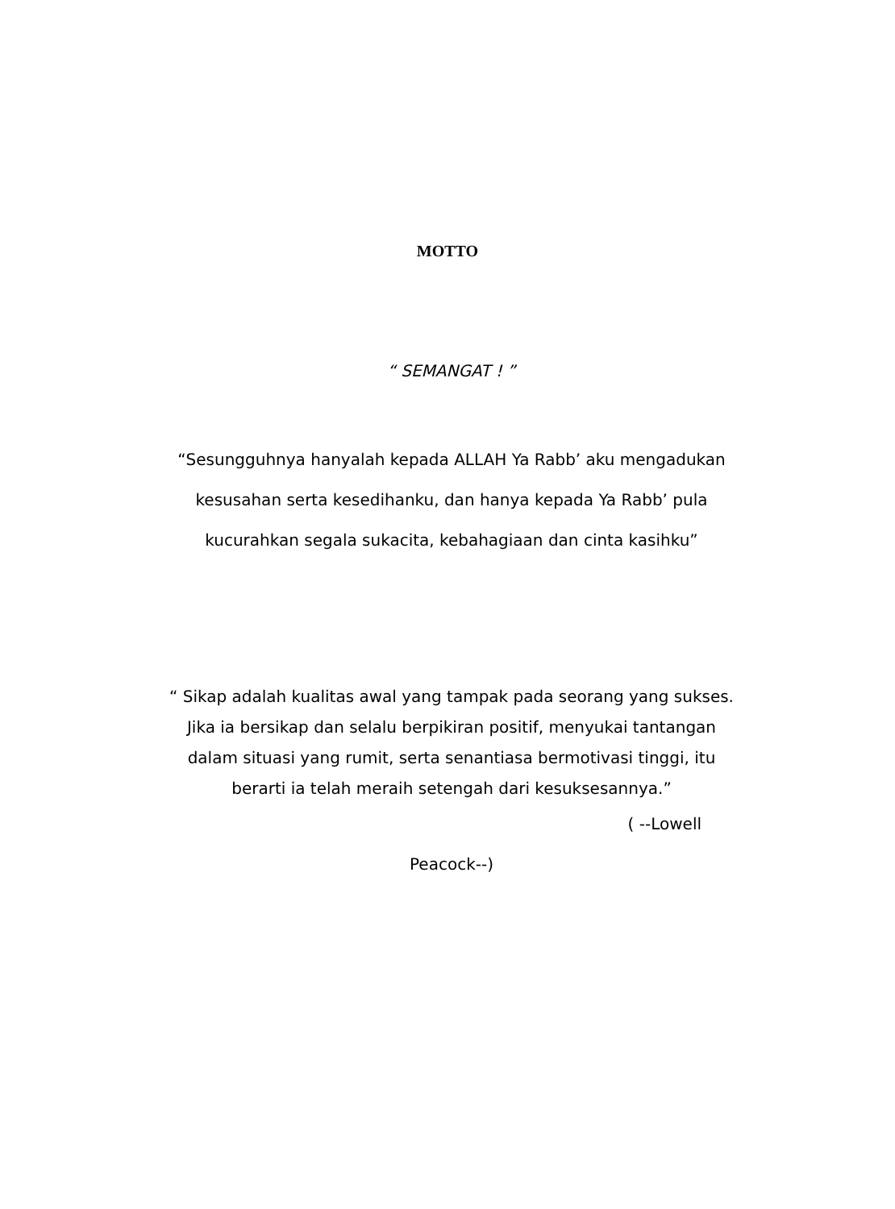MOTTO
“ SEMANGAT ! ”
“Sesungguhnya hanyalah kepada ALLAH Ya Rabb’ aku mengadukan kesusahan serta kesedihanku, dan hanya kepada Ya Rabb’ pula kucurahkan segala sukacita, kebahagiaan dan cinta kasihku”
“ Sikap adalah kualitas awal yang tampak pada seorang yang sukses. Jika ia bersikap dan selalu berpikiran positif, menyukai tantangan dalam situasi yang rumit, serta senantiasa bermotivasi tinggi, itu berarti ia telah meraih setengah dari kesuksesannya.”
( --Lowell
Peacock--)